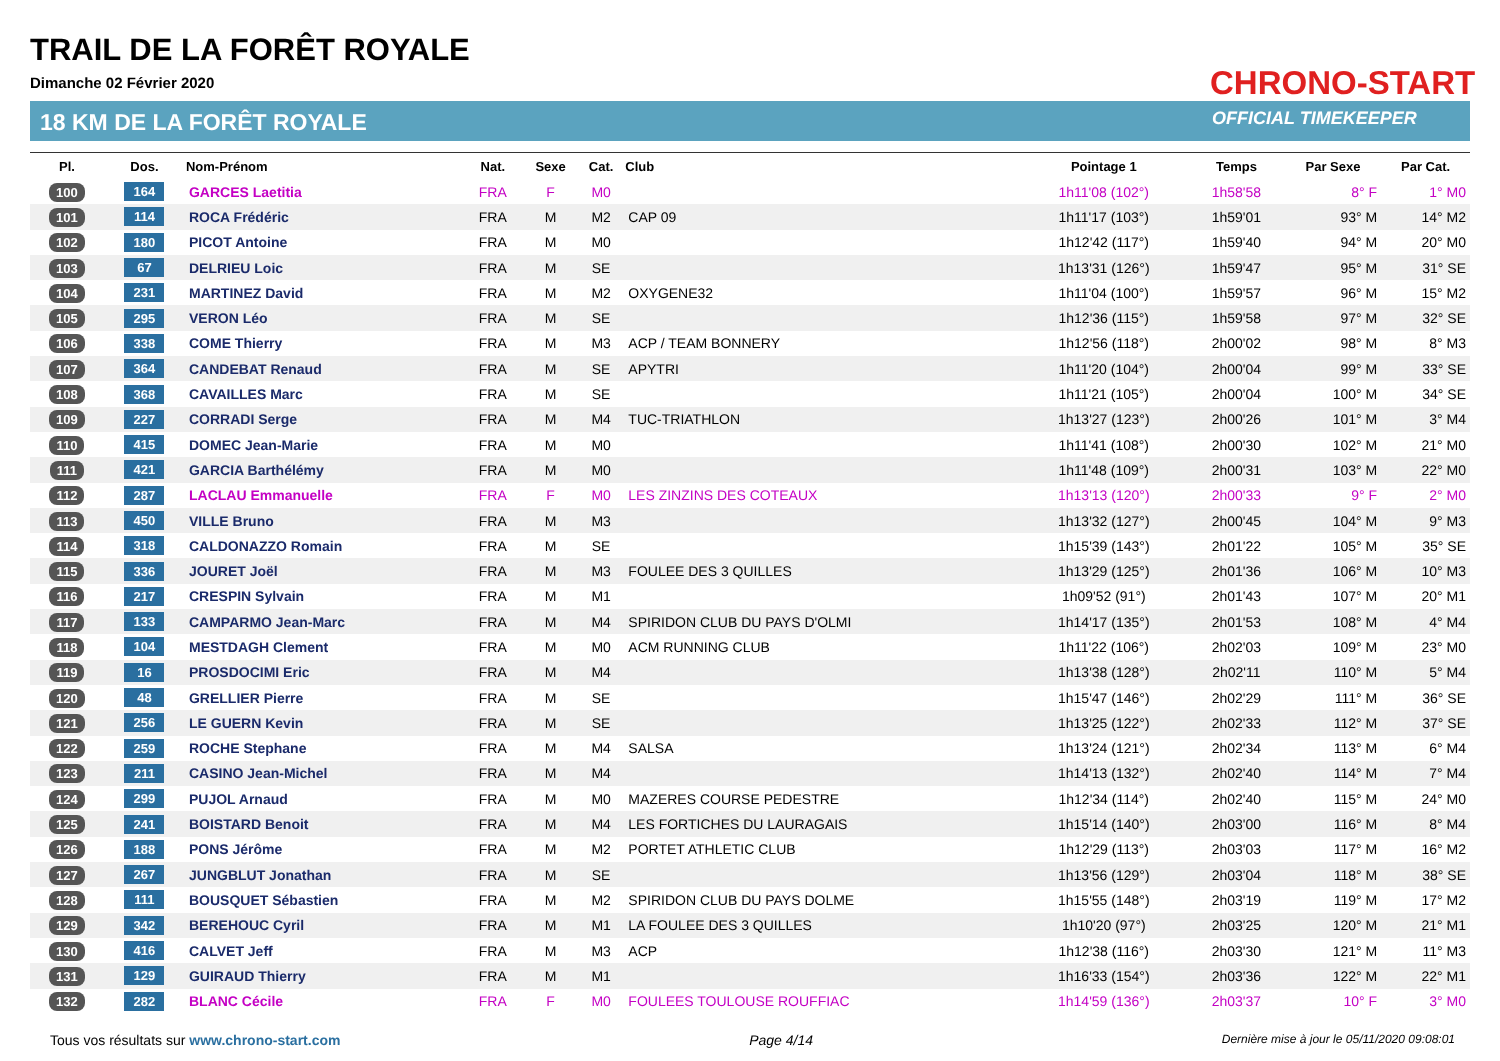TRAIL DE LA FORÊT ROYALE
Dimanche 02 Février 2020
18 KM DE LA FORÊT ROYALE
CHRONO-START
OFFICIAL TIMEKEEPER
| Pl. | Dos. | Nom-Prénom | Nat. | Sexe | Cat. | Club | Pointage 1 | Temps | Par Sexe | Par Cat. |
| --- | --- | --- | --- | --- | --- | --- | --- | --- | --- | --- |
| 100 | 164 | GARCES Laetitia | FRA | F | M0 | | 1h11'08 (102°) | 1h58'58 | 8° F | 1° M0 |
| 101 | 114 | ROCA Frédéric | FRA | M | M2 | CAP 09 | 1h11'17 (103°) | 1h59'01 | 93° M | 14° M2 |
| 102 | 180 | PICOT Antoine | FRA | M | M0 | | 1h12'42 (117°) | 1h59'40 | 94° M | 20° M0 |
| 103 | 67 | DELRIEU Loic | FRA | M | SE | | 1h13'31 (126°) | 1h59'47 | 95° M | 31° SE |
| 104 | 231 | MARTINEZ David | FRA | M | M2 | OXYGENE32 | 1h11'04 (100°) | 1h59'57 | 96° M | 15° M2 |
| 105 | 295 | VERON Léo | FRA | M | SE | | 1h12'36 (115°) | 1h59'58 | 97° M | 32° SE |
| 106 | 338 | COME Thierry | FRA | M | M3 | ACP / TEAM BONNERY | 1h12'56 (118°) | 2h00'02 | 98° M | 8° M3 |
| 107 | 364 | CANDEBAT Renaud | FRA | M | SE | APYTRI | 1h11'20 (104°) | 2h00'04 | 99° M | 33° SE |
| 108 | 368 | CAVAILLES Marc | FRA | M | SE | | 1h11'21 (105°) | 2h00'04 | 100° M | 34° SE |
| 109 | 227 | CORRADI Serge | FRA | M | M4 | TUC-TRIATHLON | 1h13'27 (123°) | 2h00'26 | 101° M | 3° M4 |
| 110 | 415 | DOMEC Jean-Marie | FRA | M | M0 | | 1h11'41 (108°) | 2h00'30 | 102° M | 21° M0 |
| 111 | 421 | GARCIA Barthélémy | FRA | M | M0 | | 1h11'48 (109°) | 2h00'31 | 103° M | 22° M0 |
| 112 | 287 | LACLAU Emmanuelle | FRA | F | M0 | LES ZINZINS DES COTEAUX | 1h13'13 (120°) | 2h00'33 | 9° F | 2° M0 |
| 113 | 450 | VILLE Bruno | FRA | M | M3 | | 1h13'32 (127°) | 2h00'45 | 104° M | 9° M3 |
| 114 | 318 | CALDONAZZO Romain | FRA | M | SE | | 1h15'39 (143°) | 2h01'22 | 105° M | 35° SE |
| 115 | 336 | JOURET Joël | FRA | M | M3 | FOULEE DES 3 QUILLES | 1h13'29 (125°) | 2h01'36 | 106° M | 10° M3 |
| 116 | 217 | CRESPIN Sylvain | FRA | M | M1 | | 1h09'52 (91°) | 2h01'43 | 107° M | 20° M1 |
| 117 | 133 | CAMPARMO Jean-Marc | FRA | M | M4 | SPIRIDON CLUB DU PAYS D'OLMI | 1h14'17 (135°) | 2h01'53 | 108° M | 4° M4 |
| 118 | 104 | MESTDAGH Clement | FRA | M | M0 | ACM RUNNING CLUB | 1h11'22 (106°) | 2h02'03 | 109° M | 23° M0 |
| 119 | 16 | PROSDOCIMI Eric | FRA | M | M4 | | 1h13'38 (128°) | 2h02'11 | 110° M | 5° M4 |
| 120 | 48 | GRELLIER Pierre | FRA | M | SE | | 1h15'47 (146°) | 2h02'29 | 111° M | 36° SE |
| 121 | 256 | LE GUERN Kevin | FRA | M | SE | | 1h13'25 (122°) | 2h02'33 | 112° M | 37° SE |
| 122 | 259 | ROCHE Stephane | FRA | M | M4 | SALSA | 1h13'24 (121°) | 2h02'34 | 113° M | 6° M4 |
| 123 | 211 | CASINO Jean-Michel | FRA | M | M4 | | 1h14'13 (132°) | 2h02'40 | 114° M | 7° M4 |
| 124 | 299 | PUJOL Arnaud | FRA | M | M0 | MAZERES COURSE PEDESTRE | 1h12'34 (114°) | 2h02'40 | 115° M | 24° M0 |
| 125 | 241 | BOISTARD Benoit | FRA | M | M4 | LES FORTICHES DU LAURAGAIS | 1h15'14 (140°) | 2h03'00 | 116° M | 8° M4 |
| 126 | 188 | PONS Jérôme | FRA | M | M2 | PORTET ATHLETIC CLUB | 1h12'29 (113°) | 2h03'03 | 117° M | 16° M2 |
| 127 | 267 | JUNGBLUT Jonathan | FRA | M | SE | | 1h13'56 (129°) | 2h03'04 | 118° M | 38° SE |
| 128 | 111 | BOUSQUET Sébastien | FRA | M | M2 | SPIRIDON CLUB DU PAYS DOLME | 1h15'55 (148°) | 2h03'19 | 119° M | 17° M2 |
| 129 | 342 | BEREHOUC Cyril | FRA | M | M1 | LA FOULEE DES 3 QUILLES | 1h10'20 (97°) | 2h03'25 | 120° M | 21° M1 |
| 130 | 416 | CALVET Jeff | FRA | M | M3 | ACP | 1h12'38 (116°) | 2h03'30 | 121° M | 11° M3 |
| 131 | 129 | GUIRAUD Thierry | FRA | M | M1 | | 1h16'33 (154°) | 2h03'36 | 122° M | 22° M1 |
| 132 | 282 | BLANC Cécile | FRA | F | M0 | FOULEES TOULOUSE ROUFFIAC | 1h14'59 (136°) | 2h03'37 | 10° F | 3° M0 |
Tous vos résultats sur www.chrono-start.com Page 4/14 Dernière mise à jour le 05/11/2020 09:08:01